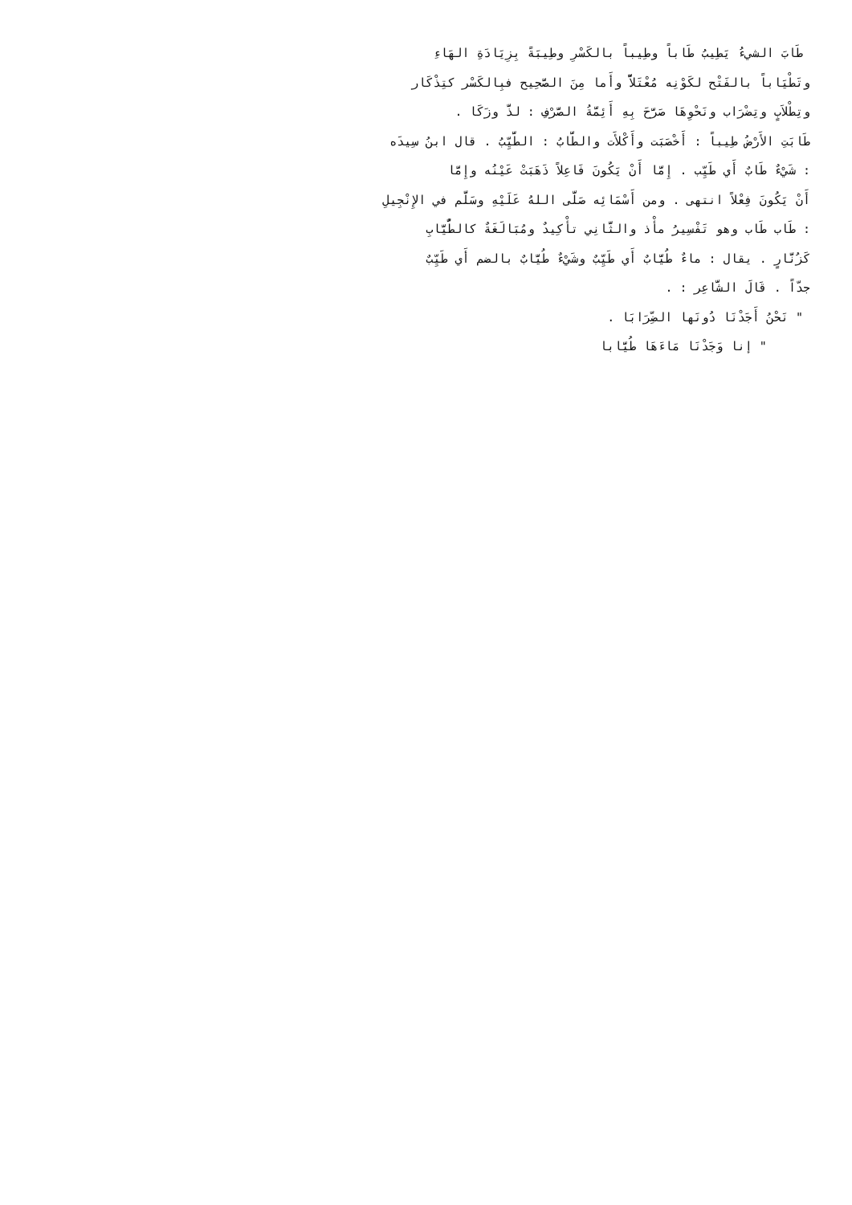طَابَ الشيءُ يَطِيبُ طَاباً وطِيباً بالكَسْرِ وطِيبَةً بِزِيَادَةِ الهَاءِ
وتَطْيَاباً بالفَتْح لكَوْنِه مُعْتَلاًّ وأَما مِنَ الصَّحِيح فبِالكَسْر كتِذْكَار
وتِطْلاَبٍ وتِضْرَاب ونَحْوِهَا صَرَّحَ بِهِ أَئِمَّةُ الصَّرْفِ : لذَّ وزَكَا .
طَابَتِ الأَرْضُ طِيباً : أَخْصَبَت وأَكْلأَت والطَّابُ : الطَّيِّبُ . قال ابنُ سِيدَه
: شَيْءٌ طَابٌ أَي طَيِّب . إِمَّا أَنْ يَكُونَ فَاعِلاً ذَهَبَتْ عَيْنُه وإِمَّا
أَنْ يَكُونَ فِعْلاً انتهى . ومن أَسْمَائِه صَلَّى اللهُ عَلَيْهِ وسَلَّم في الإِنْجِيلِ
: طَاب طَاب وهو تَفْسِيرُ مأْذ والثَّانِي تأْكِيدٌ ومُبَالَغَةٌ كالطُّيَّابِ
كَزُنَّارٍ . يقال : ماءٌ طُيَّابٌ أَي طَيِّبٌ وشَيْءٌ طُيَّابٌ بالضم أَي طَيِّبٌ
جدّاً . قَالَ الشَّاعِر : .
" نَحْنُ أَجَدْنَا دُونَها الضِّرَابَا .
" إنا وَجَدْنَا مَاءَهَا طُيَّابا